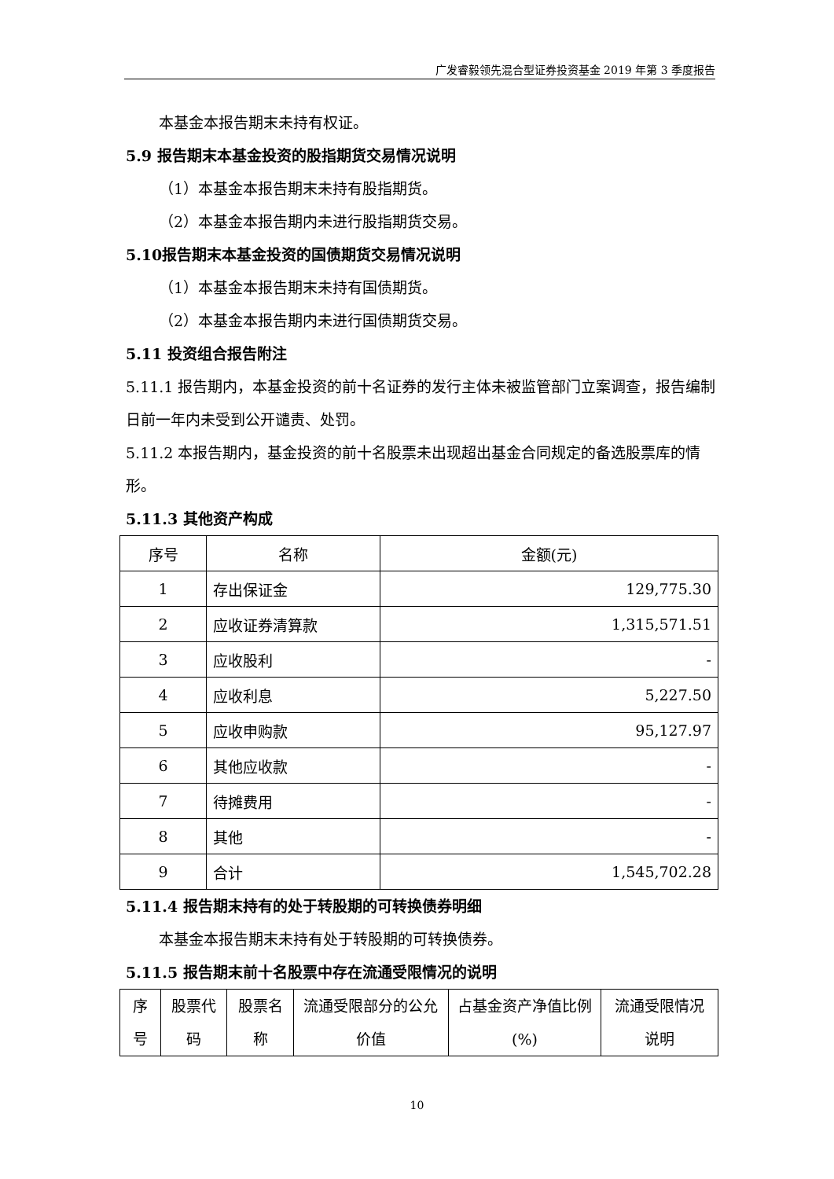广发睿毅领先混合型证券投资基金 2019 年第 3 季度报告
本基金本报告期末未持有权证。
5.9 报告期末本基金投资的股指期货交易情况说明
（1）本基金本报告期末未持有股指期货。
（2）本基金本报告期内未进行股指期货交易。
5.10报告期末本基金投资的国债期货交易情况说明
（1）本基金本报告期末未持有国债期货。
（2）本基金本报告期内未进行国债期货交易。
5.11 投资组合报告附注
5.11.1 报告期内，本基金投资的前十名证券的发行主体未被监管部门立案调查，报告编制日前一年内未受到公开谴责、处罚。
5.11.2 本报告期内，基金投资的前十名股票未出现超出基金合同规定的备选股票库的情形。
5.11.3 其他资产构成
| 序号 | 名称 | 金额(元) |
| --- | --- | --- |
| 1 | 存出保证金 | 129,775.30 |
| 2 | 应收证券清算款 | 1,315,571.51 |
| 3 | 应收股利 | - |
| 4 | 应收利息 | 5,227.50 |
| 5 | 应收申购款 | 95,127.97 |
| 6 | 其他应收款 | - |
| 7 | 待摊费用 | - |
| 8 | 其他 | - |
| 9 | 合计 | 1,545,702.28 |
5.11.4 报告期末持有的处于转股期的可转换债券明细
本基金本报告期末未持有处于转股期的可转换债券。
5.11.5 报告期末前十名股票中存在流通受限情况的说明
| 序号 | 股票代码 | 股票名称 | 流通受限部分的公允价值 | 占基金资产净值比例(%) | 流通受限情况说明 |
| --- | --- | --- | --- | --- | --- |
10